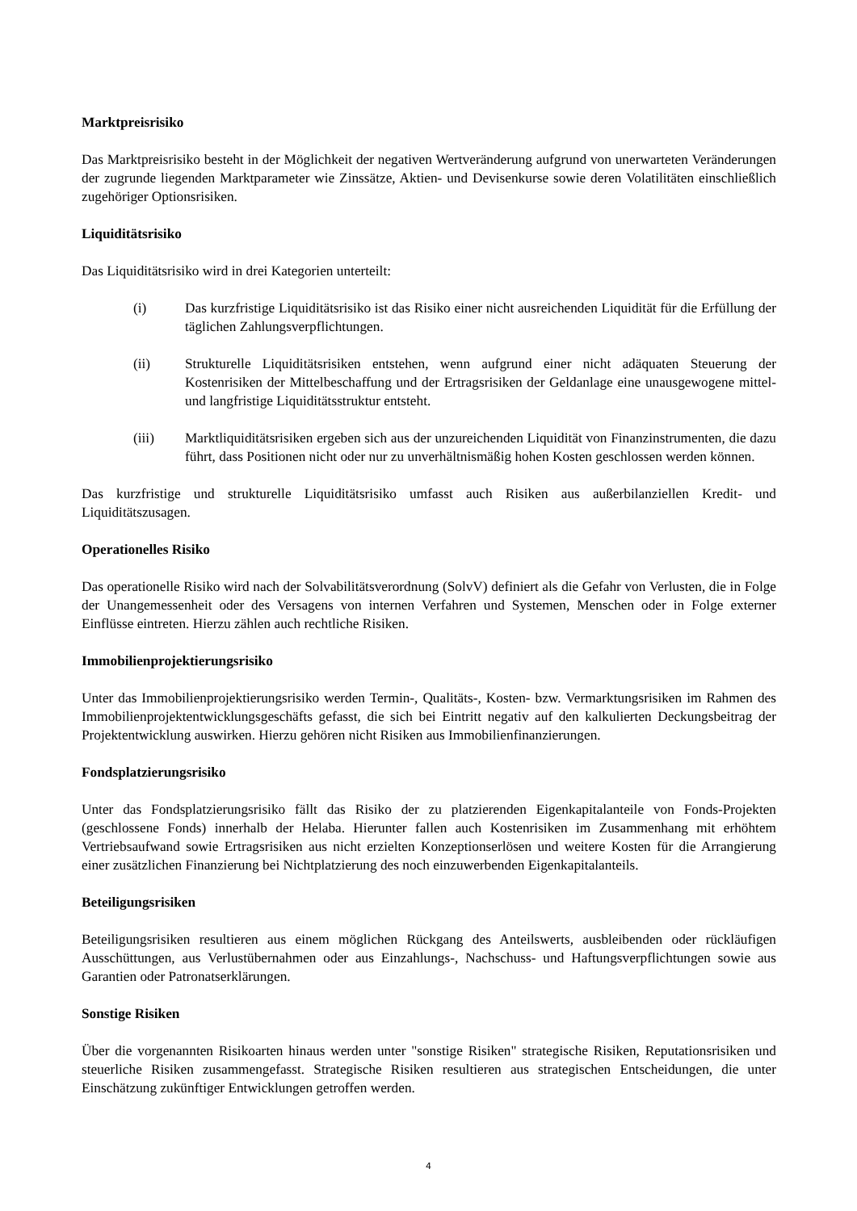Marktpreisrisiko
Das Marktpreisrisiko besteht in der Möglichkeit der negativen Wertveränderung aufgrund von unerwarteten Veränderungen der zugrunde liegenden Marktparameter wie Zinssätze, Aktien- und Devisenkurse sowie deren Volatilitäten einschließlich zugehöriger Optionsrisiken.
Liquiditätsrisiko
Das Liquiditätsrisiko wird in drei Kategorien unterteilt:
(i) Das kurzfristige Liquiditätsrisiko ist das Risiko einer nicht ausreichenden Liquidität für die Erfüllung der täglichen Zahlungsverpflichtungen.
(ii) Strukturelle Liquiditätsrisiken entstehen, wenn aufgrund einer nicht adäquaten Steuerung der Kostenrisiken der Mittelbeschaffung und der Ertragsrisiken der Geldanlage eine unausgewogene mittel- und langfristige Liquiditätsstruktur entsteht.
(iii) Marktliquiditätsrisiken ergeben sich aus der unzureichenden Liquidität von Finanzinstrumenten, die dazu führt, dass Positionen nicht oder nur zu unverhältnismäßig hohen Kosten geschlossen werden können.
Das kurzfristige und strukturelle Liquiditätsrisiko umfasst auch Risiken aus außerbilanziellen Kredit- und Liquiditätszusagen.
Operationelles Risiko
Das operationelle Risiko wird nach der Solvabilitätsverordnung (SolvV) definiert als die Gefahr von Verlusten, die in Folge der Unangemessenheit oder des Versagens von internen Verfahren und Systemen, Menschen oder in Folge externer Einflüsse eintreten. Hierzu zählen auch rechtliche Risiken.
Immobilienprojektierungsrisiko
Unter das Immobilienprojektierungsrisiko werden Termin-, Qualitäts-, Kosten- bzw. Vermarktungsrisiken im Rahmen des Immobilienprojektentwicklungsgeschäfts gefasst, die sich bei Eintritt negativ auf den kalkulierten Deckungsbeitrag der Projektentwicklung auswirken. Hierzu gehören nicht Risiken aus Immobilienfinanzierungen.
Fondsplatzierungsrisiko
Unter das Fondsplatzierungsrisiko fällt das Risiko der zu platzierenden Eigenkapitalanteile von Fonds-Projekten (geschlossene Fonds) innerhalb der Helaba. Hierunter fallen auch Kostenrisiken im Zusammenhang mit erhöhtem Vertriebsaufwand sowie Ertragsrisiken aus nicht erzielten Konzeptionserlösen und weitere Kosten für die Arrangierung einer zusätzlichen Finanzierung bei Nichtplatzierung des noch einzuwerbenden Eigenkapitalanteils.
Beteiligungsrisiken
Beteiligungsrisiken resultieren aus einem möglichen Rückgang des Anteilswerts, ausbleibenden oder rückläufigen Ausschüttungen, aus Verlustübernahmen oder aus Einzahlungs-, Nachschuss- und Haftungsverpflichtungen sowie aus Garantien oder Patronatserklärungen.
Sonstige Risiken
Über die vorgenannten Risikoarten hinaus werden unter "sonstige Risiken" strategische Risiken, Reputationsrisiken und steuerliche Risiken zusammengefasst. Strategische Risiken resultieren aus strategischen Entscheidungen, die unter Einschätzung zukünftiger Entwicklungen getroffen werden.
4